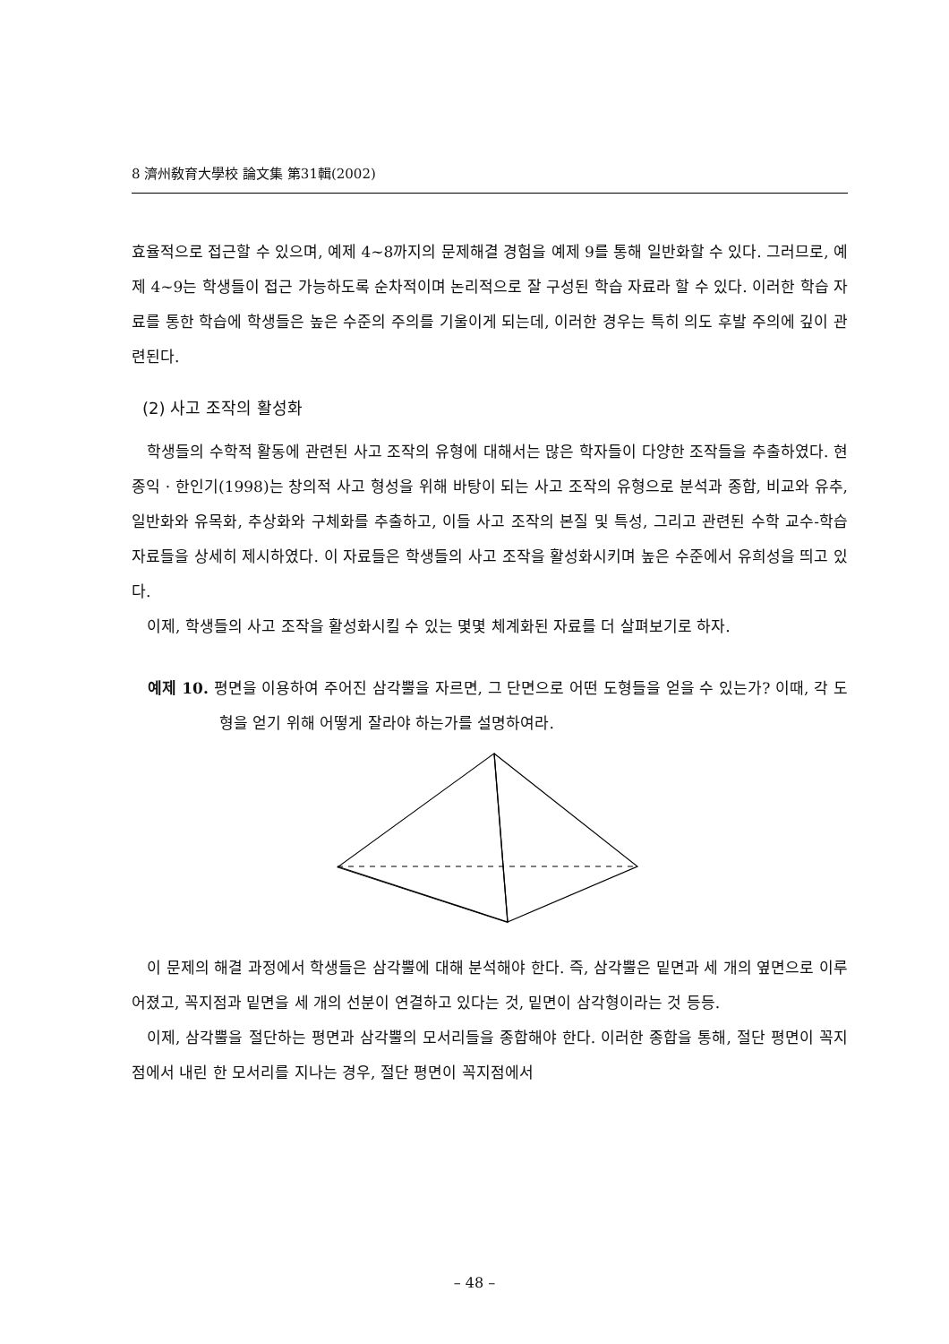8 濟州敎育大學校 論文集 第31輯(2002)
효율적으로 접근할 수 있으며, 예제 4~8까지의 문제해결 경험을 예제 9를 통해 일반화할 수 있다. 그러므로, 예제 4~9는 학생들이 접근 가능하도록 순차적이며 논리적으로 잘 구성된 학습 자료라 할 수 있다. 이러한 학습 자료를 통한 학습에 학생들은 높은 수준의 주의를 기울이게 되는데, 이러한 경우는 특히 의도 후발 주의에 깊이 관련된다.
(2) 사고 조작의 활성화
학생들의 수학적 활동에 관련된 사고 조작의 유형에 대해서는 많은 학자들이 다양한 조작들을 추출하였다. 현종익 · 한인기(1998)는 창의적 사고 형성을 위해 바탕이 되는 사고 조작의 유형으로 분석과 종합, 비교와 유추, 일반화와 유목화, 추상화와 구체화를 추출하고, 이들 사고 조작의 본질 및 특성, 그리고 관련된 수학 교수-학습 자료들을 상세히 제시하였다. 이 자료들은 학생들의 사고 조작을 활성화시키며 높은 수준에서 유희성을 띄고 있다.
이제, 학생들의 사고 조작을 활성화시킬 수 있는 몇몇 체계화된 자료를 더 살펴보기로 하자.
예제 10. 평면을 이용하여 주어진 삼각뿔을 자르면, 그 단면으로 어떤 도형들을 얻을 수 있는가? 이때, 각 도형을 얻기 위해 어떻게 잘라야 하는가를 설명하여라.
이 문제의 해결 과정에서 학생들은 삼각뿔에 대해 분석해야 한다. 즉, 삼각뿔은 밑면과 세 개의 옆면으로 이루어졌고, 꼭지점과 밑면을 세 개의 선분이 연결하고 있다는 것, 밑면이 삼각형이라는 것 등등.
이제, 삼각뿔을 절단하는 평면과 삼각뿔의 모서리들을 종합해야 한다. 이러한 종합을 통해, 절단 평면이 꼭지점에서 내린 한 모서리를 지나는 경우, 절단 평면이 꼭지점에서
– 48 –